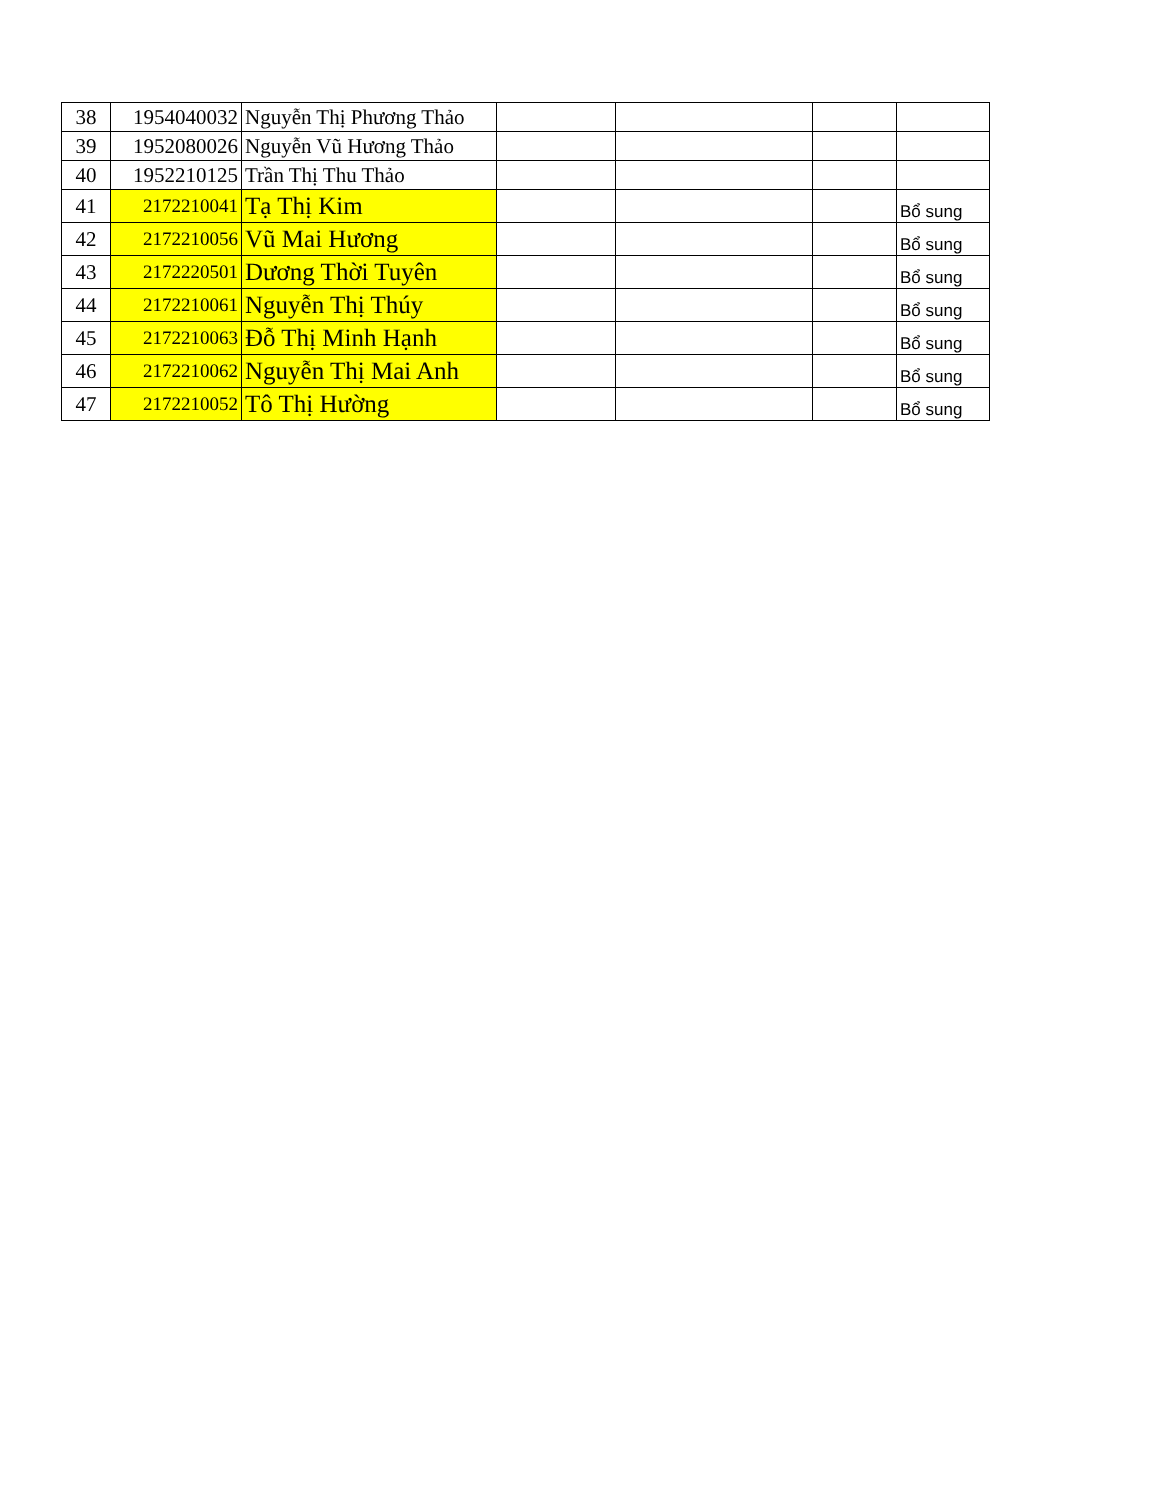| 38 | 1954040032 | Nguyễn Thị Phương Thảo | | | | |
| 39 | 1952080026 | Nguyễn Vũ Hương Thảo | | | | |
| 40 | 1952210125 | Trần Thị Thu Thảo | | | | |
| 41 | 2172210041 | Tạ Thị Kim | | | | Bổ sung |
| 42 | 2172210056 | Vũ Mai Hương | | | | Bổ sung |
| 43 | 2172220501 | Dương Thời Tuyên | | | | Bổ sung |
| 44 | 2172210061 | Nguyễn Thị Thúy | | | | Bổ sung |
| 45 | 2172210063 | Đỗ Thị Minh Hạnh | | | | Bổ sung |
| 46 | 2172210062 | Nguyễn Thị Mai Anh | | | | Bổ sung |
| 47 | 2172210052 | Tô Thị Hường | | | | Bổ sung |